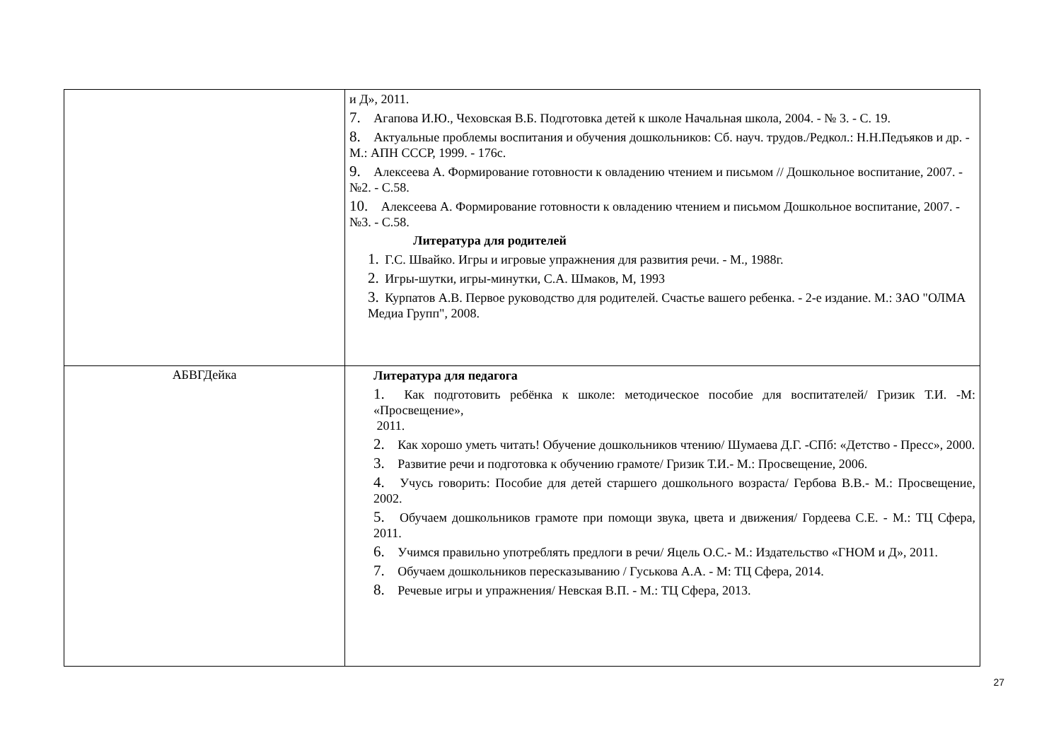| | и Д», 2011. 7. Агапова И.Ю., Чеховская В.Б. Подготовка детей к школе Начальная школа, 2004. - № 3. - С. 19. 8. Актуальные проблемы воспитания и обучения дошкольников: Сб. науч. трудов./Редкол.: Н.Н.Педъяков и др. - М.: АПН СССР, 1999. - 176с. 9. Алексеева А. Формирование готовности к овладению чтением и письмом // Дошкольное воспитание, 2007. - №2. - С.58. 10. Алексеева А. Формирование готовности к овладению чтением и письмом Дошкольное воспитание, 2007. - №3. - С.58. Литература для родителей 1. Г.С. Швайко. Игры и игровые упражнения для развития речи. - М., 1988г. 2. Игры-шутки, игры-минутки, С.А. Шмаков, М, 1993 3. Курпатов А.В. Первое руководство для родителей. Счастье вашего ребенка. - 2-е издание. М.: ЗАО "ОЛМА Медиа Групп", 2008. |
| АБВГДейка | Литература для педагога 1. Как подготовить ребёнка к школе: методическое пособие для воспитателей/ Гризик Т.И. -М: «Просвещение», 2011. 2. Как хорошо уметь читать! Обучение дошкольников чтению/ Шумаева Д.Г. -СПб: «Детство - Пресс», 2000. 3. Развитие речи и подготовка к обучению грамоте/ Гризик Т.И.- М.: Просвещение, 2006. 4. Учусь говорить: Пособие для детей старшего дошкольного возраста/ Гербова В.В.- М.: Просвещение, 2002. 5. Обучаем дошкольников грамоте при помощи звука, цвета и движения/ Гордеева С.Е. - М.: ТЦ Сфера, 2011. 6. Учимся правильно употреблять предлоги в речи/ Яцель О.С.- М.: Издательство «ГНОМ и Д», 2011. 7. Обучаем дошкольников пересказыванию / Гуськова А.А. - М: ТЦ Сфера, 2014. 8. Речевые игры и упражнения/ Невская В.П. - М.: ТЦ Сфера, 2013. |
27